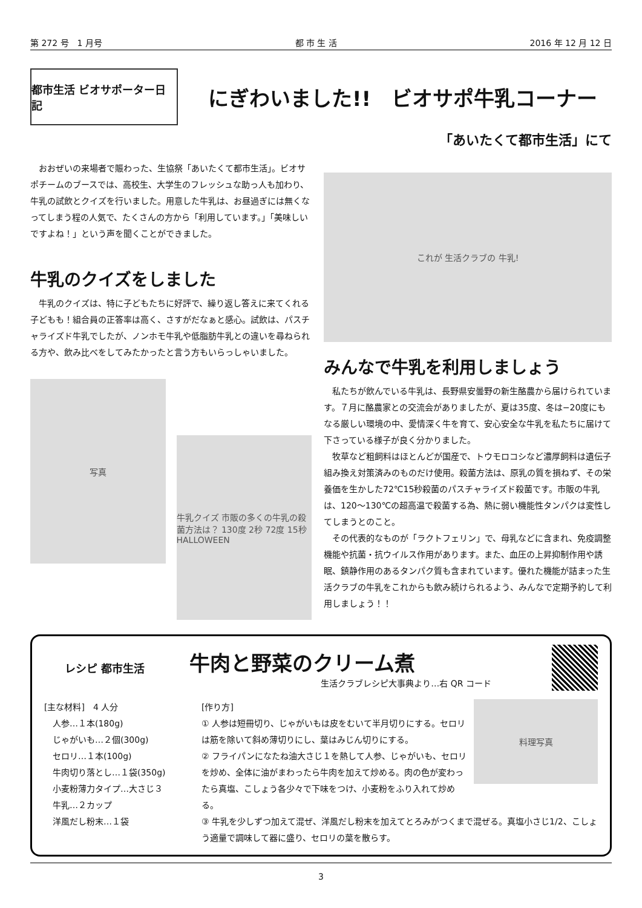第 272 号　1 月号 都 市 生 活 2016 年 12 月 12 日
都市生活 ビオサポーター日記
にぎわいました!!　ビオサポ牛乳コーナー
「あいたくて都市生活」にて
　おおぜいの来場者で賑わった、生協祭「あいたくて都市生活」。ビオサポチームのブースでは、高校生、大学生のフレッシュな助っ人も加わり、牛乳の試飲とクイズを行いました。用意した牛乳は、お昼過ぎには無くなってしまう程の人気で、たくさんの方から「利用しています。」「美味しいですよね！」という声を聞くことができました。
牛乳のクイズをしました
　牛乳のクイズは、特に子どもたちに好評で、繰り返し答えに来てくれる子どもも！組合員の正答率は高く、さすがだなぁと感心。試飲は、パスチャライズド牛乳でしたが、ノンホモ牛乳や低脂肪牛乳との違いを尋ねられる方や、飲み比べをしてみたかったと言う方もいらっしゃいました。
写真
牛乳クイズ 市販の多くの牛乳の殺菌方法は？ 130度 2秒 72度 15秒 HALLOWEEN
これが 生活クラブの 牛乳!
みんなで牛乳を利用しましょう
　私たちが飲んでいる牛乳は、長野県安曇野の新生酪農から届けられています。７月に酪農家との交流会がありましたが、夏は35度、冬は−20度にもなる厳しい環境の中、愛情深く牛を育て、安心安全な牛乳を私たちに届けて下さっている様子が良く分かりました。
　牧草など粗飼料はほとんどが国産で、トウモロコシなど濃厚飼料は遺伝子組み換え対策済みのものだけ使用。殺菌方法は、原乳の質を損ねず、その栄養価を生かした72℃15秒殺菌のパスチャライズド殺菌です。市販の牛乳は、120〜130℃の超高温で殺菌する為、熱に弱い機能性タンパクは変性してしまうとのこと。
　その代表的なものが「ラクトフェリン」で、母乳などに含まれ、免疫調整機能や抗菌・抗ウイルス作用があります。また、血圧の上昇抑制作用や誘眠、鎮静作用のあるタンパク質も含まれています。優れた機能が詰まった生活クラブの牛乳をこれからも飲み続けられるよう、みんなで定期予約して利用しましょう！！
レシピ 都市生活
牛肉と野菜のクリーム煮
生活クラブレシピ大事典より…右 QR コード
[主な材料]　4 人分
　人参…１本(180g)
　じゃがいも…２個(300g)
　セロリ…１本(100g)
　牛肉切り落とし…１袋(350g)
　小麦粉薄力タイプ…大さじ３
　牛乳…２カップ
　洋風だし粉末…１袋
料理写真
[作り方]
① 人参は短冊切り、じゃがいもは皮をむいて半月切りにする。セロリは筋を除いて斜め薄切りにし、葉はみじん切りにする。
② フライパンになたね油大さじ１を熱して人参、じゃがいも、セロリを炒め、全体に油がまわったら牛肉を加えて炒める。肉の色が変わったら真塩、こしょう各少々で下味をつけ、小麦粉をふり入れて炒める。
③ 牛乳を少しずつ加えて混ぜ、洋風だし粉末を加えてとろみがつくまで混ぜる。真塩小さじ1/2、こしょう適量で調味して器に盛り、セロリの葉を散らす。
3